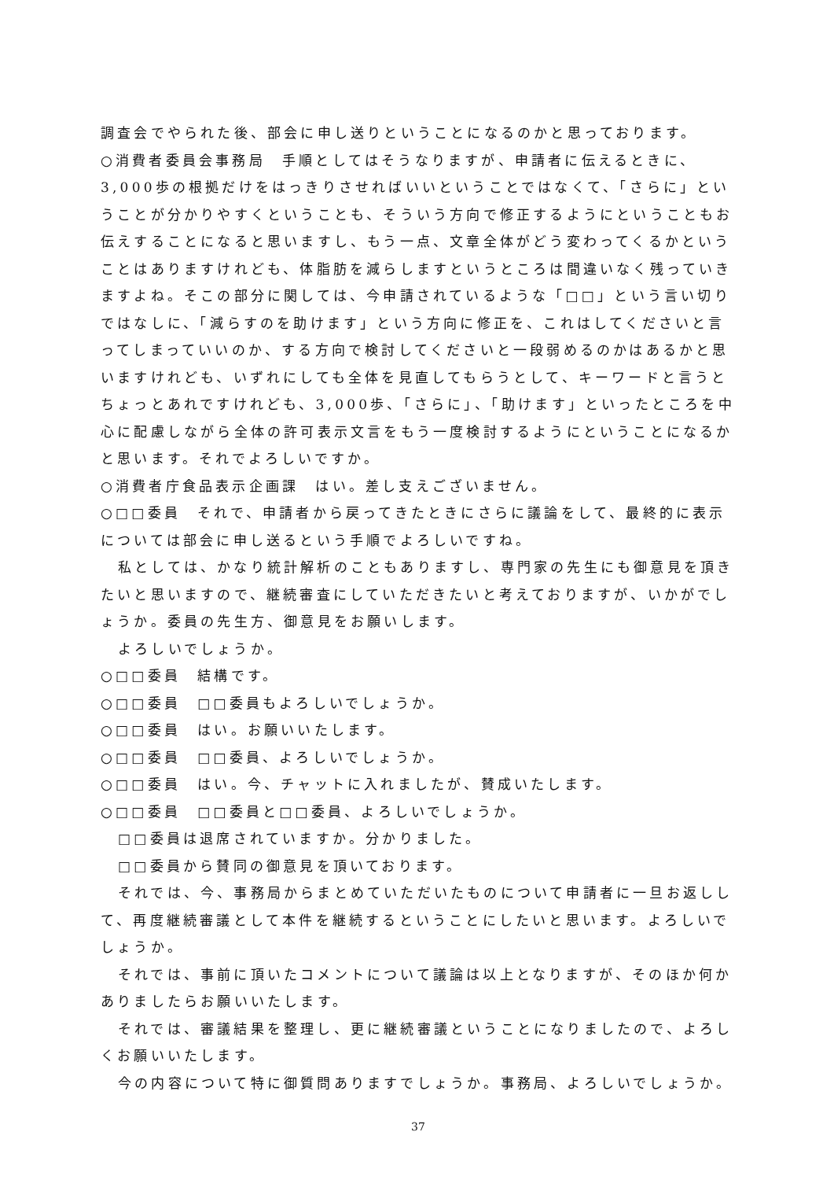調査会でやられた後、部会に申し送りということになるのかと思っております。
○消費者委員会事務局　手順としてはそうなりますが、申請者に伝えるときに、3,000歩の根拠だけをはっきりさせればいいということではなくて、「さらに」ということが分かりやすくということも、そういう方向で修正するようにということもお伝えすることになると思いますし、もう一点、文章全体がどう変わってくるかということはありますけれども、体脂肪を減らしますというところは間違いなく残っていきますよね。そこの部分に関しては、今申請されているような「□□」という言い切りではなしに、「減らすのを助けます」という方向に修正を、これはしてくださいと言ってしまっていいのか、する方向で検討してくださいと一段弱めるのかはあるかと思いますけれども、いずれにしても全体を見直してもらうとして、キーワードと言うとちょっとあれですけれども、3,000歩、「さらに」、「助けます」といったところを中心に配慮しながら全体の許可表示文言をもう一度検討するようにということになるかと思います。それでよろしいですか。
○消費者庁食品表示企画課　はい。差し支えございません。
○□□委員　それで、申請者から戻ってきたときにさらに議論をして、最終的に表示については部会に申し送るという手順でよろしいですね。
私としては、かなり統計解析のこともありますし、専門家の先生にも御意見を頂きたいと思いますので、継続審査にしていただきたいと考えておりますが、いかがでしょうか。委員の先生方、御意見をお願いします。
よろしいでしょうか。
○□□委員　結構です。
○□□委員　□□委員もよろしいでしょうか。
○□□委員　はい。お願いいたします。
○□□委員　□□委員、よろしいでしょうか。
○□□委員　はい。今、チャットに入れましたが、賛成いたします。
○□□委員　□□委員と□□委員、よろしいでしょうか。
□□委員は退席されていますか。分かりました。
□□委員から賛同の御意見を頂いております。
それでは、今、事務局からまとめていただいたものについて申請者に一旦お返しして、再度継続審議として本件を継続するということにしたいと思います。よろしいでしょうか。
それでは、事前に頂いたコメントについて議論は以上となりますが、そのほか何かありましたらお願いいたします。
それでは、審議結果を整理し、更に継続審議ということになりましたので、よろしくお願いいたします。
今の内容について特に御質問ありますでしょうか。事務局、よろしいでしょうか。
37